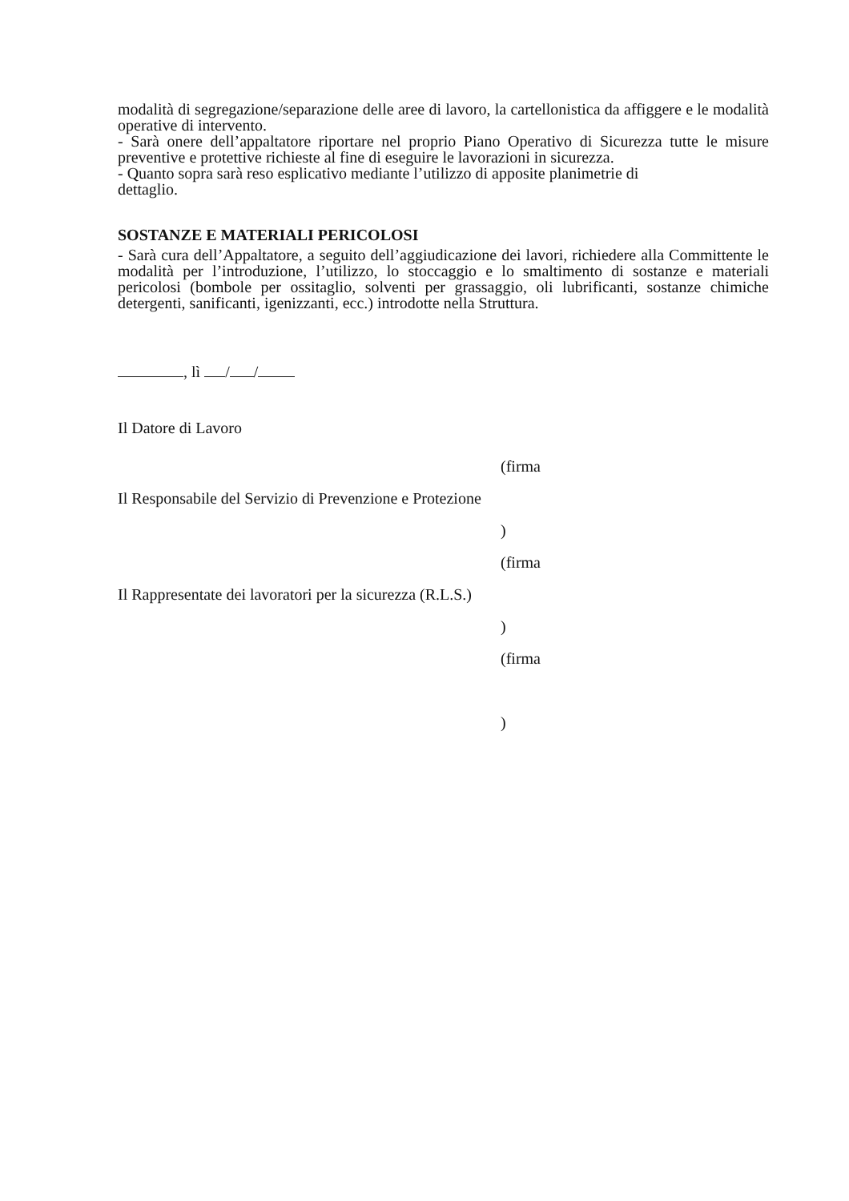modalità di segregazione/separazione delle aree di lavoro, la cartellonistica da affiggere e le modalità operative di intervento.
- Sarà onere dell’appaltatore riportare nel proprio Piano Operativo di Sicurezza tutte le misure preventive e protettive richieste al fine di eseguire le lavorazioni in sicurezza.
- Quanto sopra sarà reso esplicativo mediante l’utilizzo di apposite planimetrie di
dettaglio.
SOSTANZE E MATERIALI PERICOLOSI
- Sarà cura dell’Appaltatore, a seguito dell’aggiudicazione dei lavori, richiedere alla Committente le modalità per l’introduzione, l’utilizzo, lo stoccaggio e lo smaltimento di sostanze e materiali pericolosi (bombole per ossitaglio, solventi per grassaggio, oli lubrificanti, sostanze chimiche detergenti, sanificanti, igenizzanti, ecc.) introdotte nella Struttura.
, lì / /
Il Datore di Lavoro
Il Responsabile del Servizio di Prevenzione e Protezione
(firma
)
Il Rappresentate dei lavoratori per la sicurezza (R.L.S.)
(firma
)
(firma
)